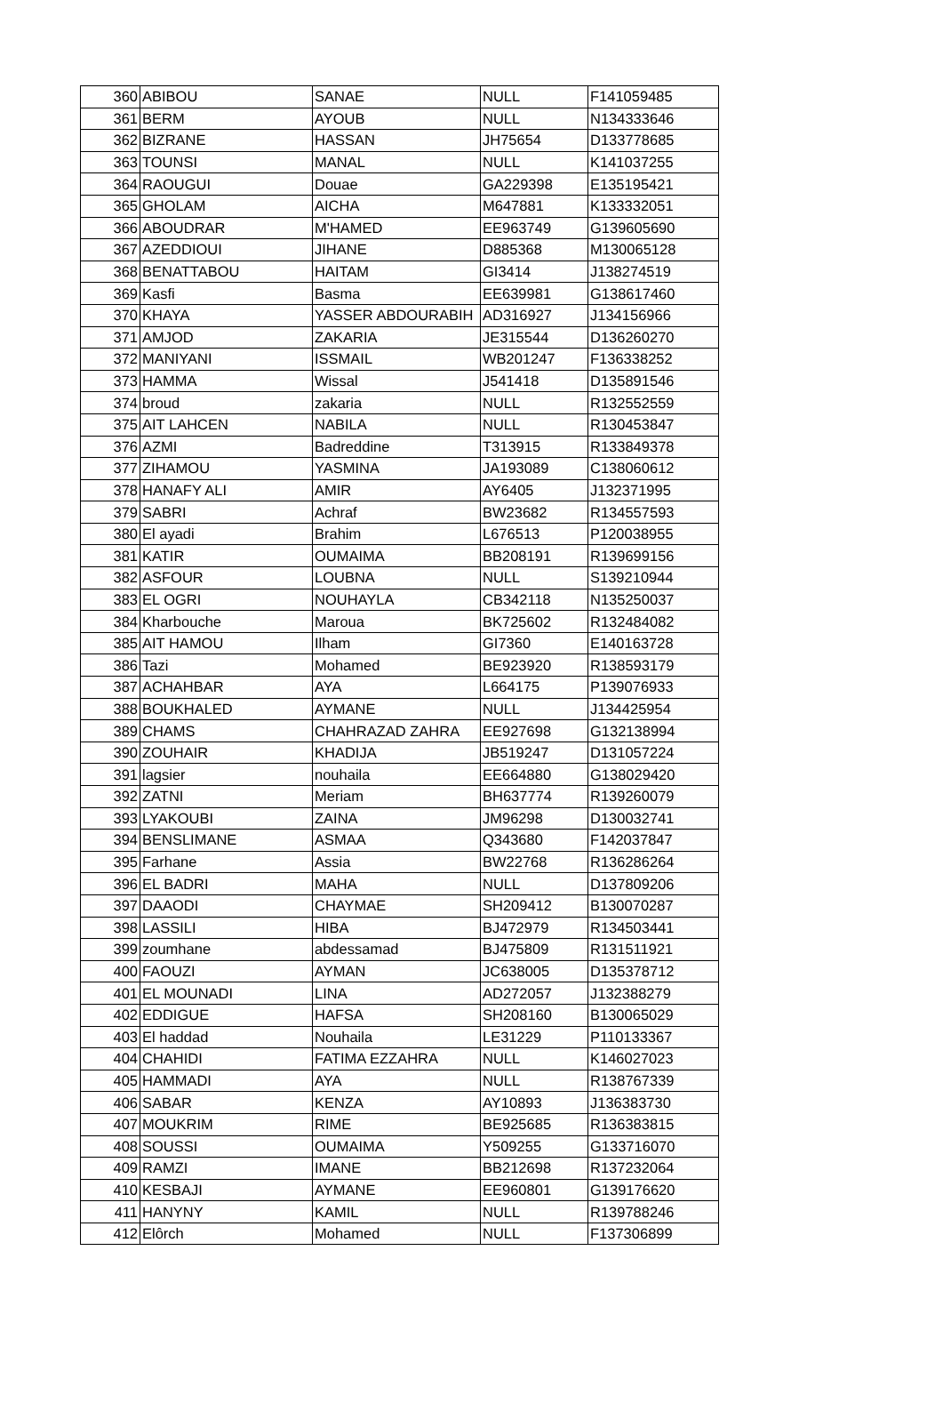| 360 | ABIBOU | SANAE | NULL | F141059485 |
| 361 | BERM | AYOUB | NULL | N134333646 |
| 362 | BIZRANE | HASSAN | JH75654 | D133778685 |
| 363 | TOUNSI | MANAL | NULL | K141037255 |
| 364 | RAOUGUI | Douae | GA229398 | E135195421 |
| 365 | GHOLAM | AICHA | M647881 | K133332051 |
| 366 | ABOUDRAR | M'HAMED | EE963749 | G139605690 |
| 367 | AZEDDIOUI | JIHANE | D885368 | M130065128 |
| 368 | BENATTABOU | HAITAM | GI3414 | J138274519 |
| 369 | Kasfi | Basma | EE639981 | G138617460 |
| 370 | KHAYA | YASSER ABDOURABIH | AD316927 | J134156966 |
| 371 | AMJOD | ZAKARIA | JE315544 | D136260270 |
| 372 | MANIYANI | ISSMAIL | WB201247 | F136338252 |
| 373 | HAMMA | Wissal | J541418 | D135891546 |
| 374 | broud | zakaria | NULL | R132552559 |
| 375 | AIT LAHCEN | NABILA | NULL | R130453847 |
| 376 | AZMI | Badreddine | T313915 | R133849378 |
| 377 | ZIHAMOU | YASMINA | JA193089 | C138060612 |
| 378 | HANAFY ALI | AMIR | AY6405 | J132371995 |
| 379 | SABRI | Achraf | BW23682 | R134557593 |
| 380 | El ayadi | Brahim | L676513 | P120038955 |
| 381 | KATIR | OUMAIMA | BB208191 | R139699156 |
| 382 | ASFOUR | LOUBNA | NULL | S139210944 |
| 383 | EL OGRI | NOUHAYLA | CB342118 | N135250037 |
| 384 | Kharbouche | Maroua | BK725602 | R132484082 |
| 385 | AIT HAMOU | Ilham | GI7360 | E140163728 |
| 386 | Tazi | Mohamed | BE923920 | R138593179 |
| 387 | ACHAHBAR | AYA | L664175 | P139076933 |
| 388 | BOUKHALED | AYMANE | NULL | J134425954 |
| 389 | CHAMS | CHAHRAZAD ZAHRA | EE927698 | G132138994 |
| 390 | ZOUHAIR | KHADIJA | JB519247 | D131057224 |
| 391 | lagsier | nouhaila | EE664880 | G138029420 |
| 392 | ZATNI | Meriam | BH637774 | R139260079 |
| 393 | LYAKOUBI | ZAINA | JM96298 | D130032741 |
| 394 | BENSLIMANE | ASMAA | Q343680 | F142037847 |
| 395 | Farhane | Assia | BW22768 | R136286264 |
| 396 | EL BADRI | MAHA | NULL | D137809206 |
| 397 | DAAODI | CHAYMAE | SH209412 | B130070287 |
| 398 | LASSILI | HIBA | BJ472979 | R134503441 |
| 399 | zoumhane | abdessamad | BJ475809 | R131511921 |
| 400 | FAOUZI | AYMAN | JC638005 | D135378712 |
| 401 | EL MOUNADI | LINA | AD272057 | J132388279 |
| 402 | EDDIGUE | HAFSA | SH208160 | B130065029 |
| 403 | El haddad | Nouhaila | LE31229 | P110133367 |
| 404 | CHAHIDI | FATIMA EZZAHRA | NULL | K146027023 |
| 405 | HAMMADI | AYA | NULL | R138767339 |
| 406 | SABAR | KENZA | AY10893 | J136383730 |
| 407 | MOUKRIM | RIME | BE925685 | R136383815 |
| 408 | SOUSSI | OUMAIMA | Y509255 | G133716070 |
| 409 | RAMZI | IMANE | BB212698 | R137232064 |
| 410 | KESBAJI | AYMANE | EE960801 | G139176620 |
| 411 | HANYNY | KAMIL | NULL | R139788246 |
| 412 | Elôrch | Mohamed | NULL | F137306899 |